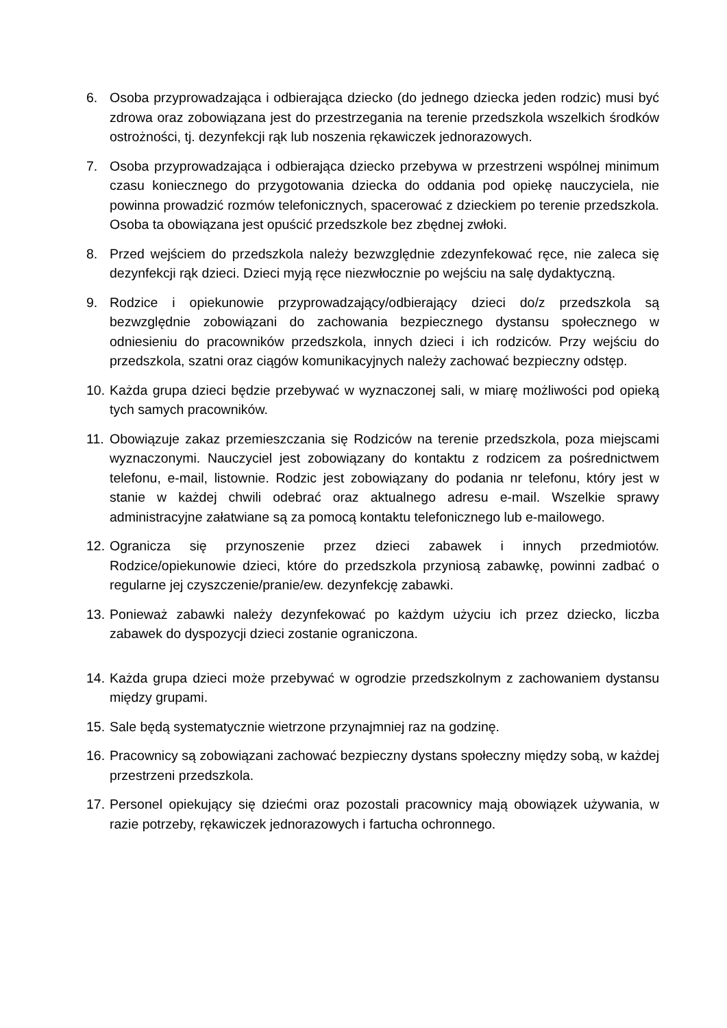6. Osoba przyprowadzająca i odbierająca dziecko (do jednego dziecka jeden rodzic) musi być zdrowa oraz zobowiązana jest do przestrzegania na terenie przedszkola wszelkich środków ostrożności, tj. dezynfekcji rąk lub noszenia rękawiczek jednorazowych.
7. Osoba przyprowadzająca i odbierająca dziecko przebywa w przestrzeni wspólnej minimum czasu koniecznego do przygotowania dziecka do oddania pod opiekę nauczyciela, nie powinna prowadzić rozmów telefonicznych, spacerować z dzieckiem po terenie przedszkola. Osoba ta obowiązana jest opuścić przedszkole bez zbędnej zwłoki.
8. Przed wejściem do przedszkola należy bezwzględnie zdezynfekować ręce, nie zaleca się dezynfekcji rąk dzieci. Dzieci myją ręce niezwłocznie po wejściu na salę dydaktyczną.
9. Rodzice i opiekunowie przyprowadzający/odbierający dzieci do/z przedszkola są bezwzględnie zobowiązani do zachowania bezpiecznego dystansu społecznego w odniesieniu do pracowników przedszkola, innych dzieci i ich rodziców. Przy wejściu do przedszkola, szatni oraz ciągów komunikacyjnych należy zachować bezpieczny odstęp.
10.
Każda grupa dzieci będzie przebywać w wyznaczonej sali, w miarę możliwości pod opieką tych samych pracowników.
11.
Obowiązuje zakaz przemieszczania się Rodziców na terenie przedszkola, poza miejscami wyznaczonymi. Nauczyciel jest zobowiązany do kontaktu z rodzicem za pośrednictwem telefonu, e-mail, listownie. Rodzic jest zobowiązany do podania nr telefonu, który jest w stanie w każdej chwili odebrać oraz aktualnego adresu e-mail. Wszelkie sprawy administracyjne załatwiane są za pomocą kontaktu telefonicznego lub e-mailowego.
12.
Ogranicza się przynoszenie przez dzieci zabawek i innych przedmiotów. Rodzice/opiekunowie dzieci, które do przedszkola przyniosą zabawkę, powinni zadbać o regularne jej czyszczenie/pranie/ew. dezynfekcję zabawki.
13.
Ponieważ zabawki należy dezynfekować po każdym użyciu ich przez dziecko, liczba zabawek do dyspozycji dzieci zostanie ograniczona.
14.
Każda grupa dzieci może przebywać w ogrodzie przedszkolnym z zachowaniem dystansu między grupami.
15.
Sale będą systematycznie wietrzone przynajmniej raz na godzinę.
16.
Pracownicy są zobowiązani zachować bezpieczny dystans społeczny między sobą, w każdej przestrzeni przedszkola.
17.
Personel opiekujący się dziećmi oraz pozostali pracownicy mają obowiązek używania, w razie potrzeby, rękawiczek jednorazowych i fartucha ochronnego.